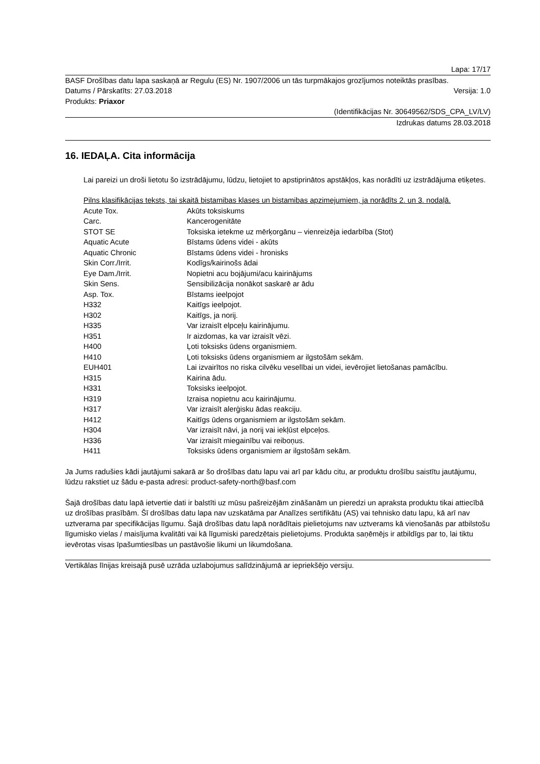Lapa: 17/17
BASF Drošības datu lapa saskaņā ar Regulu (ES) Nr. 1907/2006 un tās turpmākajos grozījumos noteiktās prasības.
Datums / Pārskatīts: 27.03.2018 Versija: 1.0
Produkts: Priaxor
(Identifikācijas Nr. 30649562/SDS_CPA_LV/LV)
Izdrukas datums 28.03.2018
16. IEDAĻA. Cita informācija
Lai pareizi un droši lietotu šo izstrādājumu, lūdzu, lietojiet to apstiprinātos apstākļos, kas norādīti uz izstrādājuma etiķetes.
Pilns klasifikācijas teksts, tai skaitā bistamibas klases un bistamibas apzimejumiem, ja norādīts 2. un 3. nodaļā.
| Acute Tox. | Akūts toksiskums |
| Carc. | Kancerogenitāte |
| STOT SE | Toksiska ietekme uz mērķorgānu – vienreizēja iedarbība (Stot) |
| Aquatic Acute | Bīstams ūdens videi - akūts |
| Aquatic Chronic | Bīstams ūdens videi - hronisks |
| Skin Corr./Irrit. | Kodīgs/kairinošs ādai |
| Eye Dam./Irrit. | Nopietni acu bojājumi/acu kairinājums |
| Skin Sens. | Sensibilizācija nonākot saskarē ar ādu |
| Asp. Tox. | Bīstams ieelpojot |
| H332 | Kaitīgs ieelpojot. |
| H302 | Kaitīgs, ja norij. |
| H335 | Var izraisīt elpceļu kairinājumu. |
| H351 | Ir aizdomas, ka var izraisīt vēzi. |
| H400 | Ļoti toksisks ūdens organismiem. |
| H410 | Ļoti toksisks ūdens organismiem ar ilgstošām sekām. |
| EUH401 | Lai izvairītos no riska cilvēku veselībai un videi, ievērojiet lietošanas pamācību. |
| H315 | Kairina ādu. |
| H331 | Toksisks ieelpojot. |
| H319 | Izraisa nopietnu acu kairinājumu. |
| H317 | Var izraisīt alerģisku ādas reakciju. |
| H412 | Kaitīgs ūdens organismiem ar ilgstošām sekām. |
| H304 | Var izraisīt nāvi, ja norij vai iekļūst elpceļos. |
| H336 | Var izraisīt miegainību vai reiboņus. |
| H411 | Toksisks ūdens organismiem ar ilgstošām sekām. |
Ja Jums radušies kādi jautājumi sakarā ar šo drošības datu lapu vai arī par kādu citu, ar produktu drošību saistītu jautājumu, lūdzu rakstiet uz šādu e-pasta adresi: product-safety-north@basf.com
Šajā drošības datu lapā ietvertie dati ir balstīti uz mūsu pašreizējām zināšanām un pieredzi un apraksta produktu tikai attiecībā uz drošības prasībām. Šī drošības datu lapa nav uzskatāma par Analīzes sertifikātu (AS) vai tehnisko datu lapu, kā arī nav uztverama par specifikācijas līgumu. Šajā drošības datu lapā norādītais pielietojums nav uztverams kā vienošanās par atbilstošu līgumisko vielas / maisījuma kvalitāti vai kā līgumiski paredzētais pielietojums. Produkta saņēmējs ir atbildīgs par to, lai tiktu ievērotas visas īpašumtiesības un pastāvošie likumi un likumdošana.
Vertikālas līnijas kreisajā pusē uzrāda uzlabojumus salīdzinājumā ar iepriekšējo versiju.